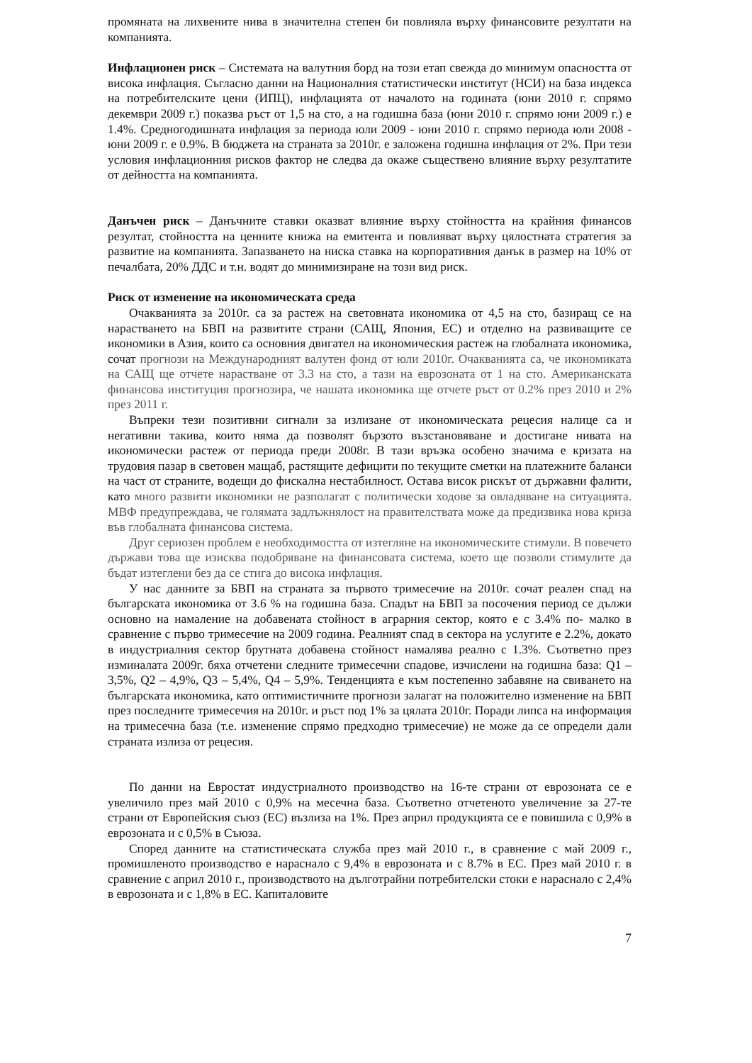промяната на лихвените нива в значителна степен би повлияла върху финансовите резултати на компанията.
Инфлационен риск – Системата на валутния борд на този етап свежда до минимум опасността от висока инфлация. Съгласно данни на Националния статистически институт (НСИ) на база индекса на потребителските цени (ИПЦ), инфлацията от началото на годината (юни 2010 г. спрямо декември 2009 г.) показва ръст от 1,5 на сто, а на годишна база (юни 2010 г. спрямо юни 2009 г.) е 1.4%. Средногодишната инфлация за периода юли 2009 - юни 2010 г. спрямо периода юли 2008 - юни 2009 г. е 0.9%. В бюджета на страната за 2010г. е заложена годишна инфлация от 2%. При тези условия инфлационния рисков фактор не следва да окаже съществено влияние върху резултатите от дейността на компанията.
Данъчен риск – Данъчните ставки оказват влияние върху стойността на крайния финансов резултат, стойността на ценните книжа на емитента и повлияват върху цялостната стратегия за развитие на компанията. Запазването на ниска ставка на корпоративния данък в размер на 10% от печалбата, 20% ДДС и т.н. водят до минимизиране на този вид риск.
Риск от изменение на икономическата среда
Очакванията за 2010г. са за растеж на световната икономика от 4,5 на сто, базиращ се на нарастването на БВП на развитите страни (САЩ, Япония, ЕС) и отделно на развиващите се икономики в Азия, които са основния двигател на икономическия растеж на глобалната икономика, сочат прогнози на Международният валутен фонд от юли 2010г. Очакванията са, че икономиката на САЩ ще отчете нарастване от 3.3 на сто, а тази на еврозоната от 1 на сто. Американската финансова институция прогнозира, че нашата икономика ще отчете ръст от 0.2% през 2010 и 2% през 2011 г.
Въпреки тези позитивни сигнали за излизане от икономическата рецесия налице са и негативни такива, които няма да позволят бързото възстановяване и достигане нивата на икономически растеж от периода преди 2008г. В тази връзка особено значима е кризата на трудовия пазар в световен мащаб, растящите дефицити по текущите сметки на платежните баланси на част от страните, водещи до фискална нестабилност. Остава висок рискът от държавни фалити, като много развити икономики не разполагат с политически ходове за овладяване на ситуацията. МВФ предупреждава, че голямата задлъжнялост на правителствата може да предизвика нова криза във глобалната финансова система.
Друг сериозен проблем е необходимостта от изтегляне на икономическите стимули. В повечето държави това ще изисква подобряване на финансовата система, което ще позволи стимулите да бъдат изтеглени без да се стига до висока инфлация.
У нас данните за БВП на страната за първото тримесечие на 2010г. сочат реален спад на българската икономика от 3.6 % на годишна база. Спадът на БВП за посочения период се дължи основно на намаление на добавената стойност в аграрния сектор, която е с 3.4% по- малко в сравнение с първо тримесечие на 2009 година. Реалният спад в сектора на услугите е 2.2%, докато в индустриалния сектор брутната добавена стойност намалява реално с 1.3%. Съответно през изминалата 2009г. бяха отчетени следните тримесечни спадове, изчислени на годишна база: Q1 – 3,5%, Q2 – 4,9%, Q3 – 5,4%, Q4 – 5,9%. Тенденцията е към постепенно забавяне на свиването на българската икономика, като оптимистичните прогнози залагат на положително изменение на БВП през последните тримесечия на 2010г. и ръст под 1% за цялата 2010г. Поради липса на информация на тримесечна база (т.е. изменение спрямо предходно тримесечие) не може да се определи дали страната излиза от рецесия.
По данни на Евростат индустриалното производство на 16-те страни от еврозоната се е увеличило през май 2010 с 0,9% на месечна база. Съответно отчетеното увеличение за 27-те страни от Европейския съюз (ЕС) възлиза на 1%. През април продукцията се е повишила с 0,9% в еврозоната и с 0,5% в Съюза.
Според данните на статистическата служба през май 2010 г., в сравнение с май 2009 г., промишленото производство е нараснало с 9,4% в еврозоната и с 8.7% в ЕС. През май 2010 г. в сравнение с април 2010 г., производството на дълготрайни потребителски стоки е нараснало с 2,4% в еврозоната и с 1,8% в ЕС. Капиталовите
7